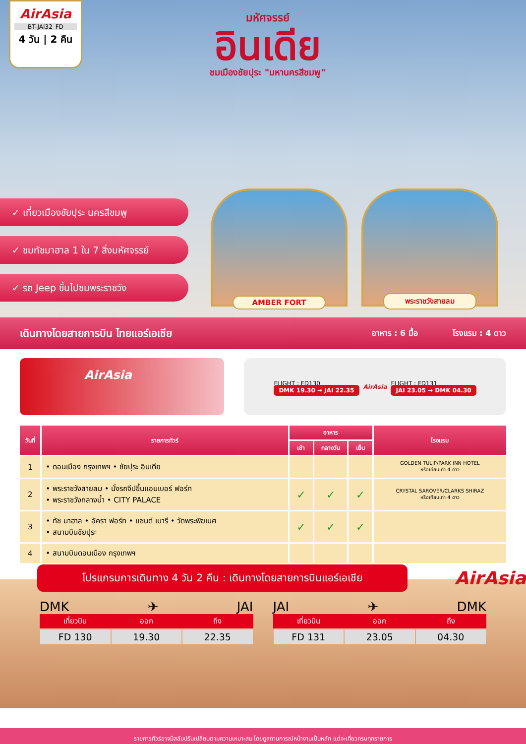AirAsia
BT-JAI32_FD
4 วัน | 2 คืน
มหัศจรรย์
อินเดีย
ชมเมืองชัยปุระ "มหานครสีชมพู"
✓ เที่ยวเมืองชัยปุระ นครสีชมพู
✓ ชมทัชมาฮาล 1 ใน 7 สิ่งมหัศจรรย์
✓ รถ Jeep ขึ้นไปชมพระราชวัง
AMBER FORT
พระราชวังสายลม
เดินทางโดยสายการบิน ไทยแอร์เอเชีย
อาหาร : 6 มื้อ โรงแรม : 4 ดาว
AirAsia
FLIGHT : FD130
DMK 19.30 → JAI 22.35
AirAsia
FLIGHT : FD131
JAI 23.05 → DMK 04.30
| วันที่ | รายการทัวร์ | อาหาร | | | โรงแรม |
| --- | --- | --- | --- | --- | --- |
| | | เช้า | กลางวัน | เย็น | |
| 1 | • ดอนเมือง กรุงเทพฯ • ชัยปุระ อินเดีย | | | | GOLDEN TULIP/PARK INN HOTEL หรือเทียบเท่า 4 ดาว |
| 2 | • พระราชวังสายลม • นั่งรถจีปขึ้นแอมเบอร์ ฟอร์ท • พระราชวังกลางน้ำ • CITY PALACE | ✓ | ✓ | ✓ | CRYSTAL SAROVER/CLARKS SHIRAZ หรือเทียบเท่า 4 ดาว |
| 3 | • ทัช มาฮาล • อัครา ฟอร์ท • แซนด์ เบารี • วัดพระพิฆเนศ • สนามบินชัยปุระ | ✓ | ✓ | ✓ | |
| 4 | • สนามบินดอนเมือง กรุงเทพฯ | | | | |
โปรแกรมการเดินทาง 4 วัน 2 คืน : เดินทางโดยสายการบินแอร์เอเชีย
AirAsia
DMK ✈ JAI
เที่ยวบิน ออก ถึง
FD 130 19.30 22.35
JAI ✈ DMK
เที่ยวบิน ออก ถึง
FD 131 23.05 04.30
รายการทัวร์อาจมีสลับปรับเปลี่ยนตามความเหมาะสม โดยดูสถานการณ์หน้างานเป็นหลัก แต่จะเที่ยวครบทุกรายการ